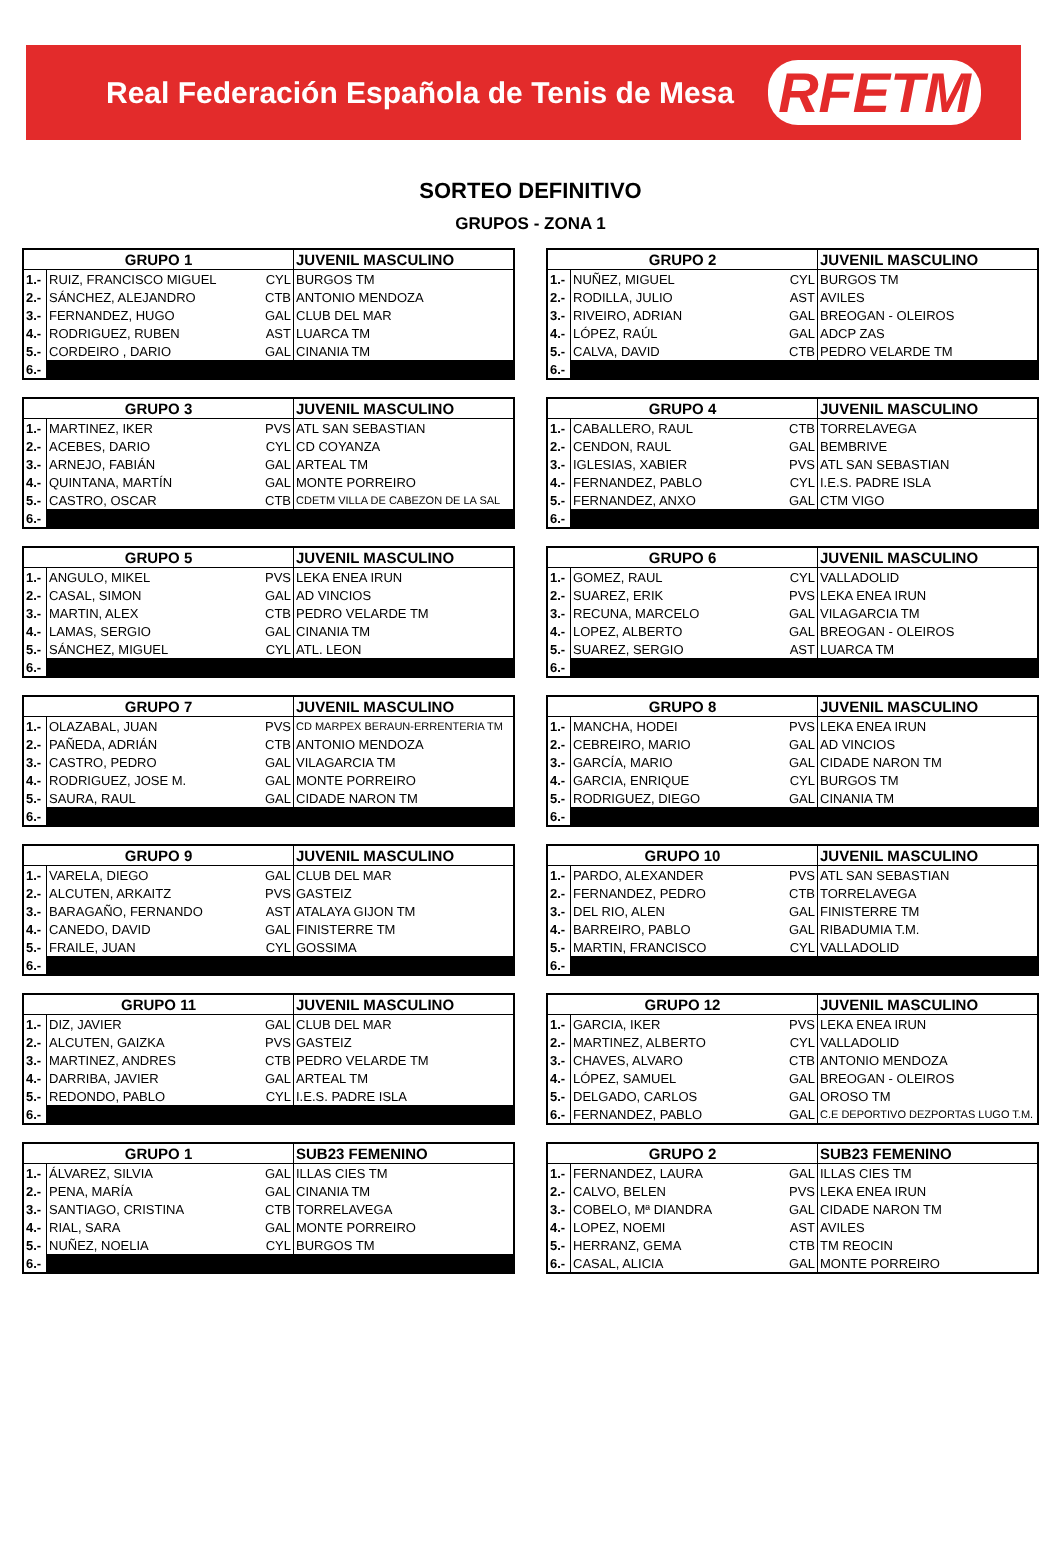Real Federación Española de Tenis de Mesa RFETM
SORTEO DEFINITIVO
GRUPOS - ZONA 1
| GRUPO 1 | | | JUVENIL MASCULINO |
| --- | --- | --- | --- |
| 1.- | RUIZ, FRANCISCO MIGUEL | CYL | BURGOS TM |
| 2.- | SÁNCHEZ, ALEJANDRO | CTB | ANTONIO MENDOZA |
| 3.- | FERNANDEZ, HUGO | GAL | CLUB DEL MAR |
| 4.- | RODRIGUEZ, RUBEN | AST | LUARCA TM |
| 5.- | CORDEIRO , DARIO | GAL | CINANIA TM |
| 6.- | | | |
| GRUPO 2 | | | JUVENIL MASCULINO |
| --- | --- | --- | --- |
| 1.- | NUÑEZ, MIGUEL | CYL | BURGOS TM |
| 2.- | RODILLA, JULIO | AST | AVILES |
| 3.- | RIVEIRO, ADRIAN | GAL | BREOGAN - OLEIROS |
| 4.- | LÓPEZ, RAÚL | GAL | ADCP ZAS |
| 5.- | CALVA, DAVID | CTB | PEDRO VELARDE TM |
| 6.- | | | |
| GRUPO 3 | | | JUVENIL MASCULINO |
| --- | --- | --- | --- |
| 1.- | MARTINEZ, IKER | PVS | ATL SAN SEBASTIAN |
| 2.- | ACEBES, DARIO | CYL | CD COYANZA |
| 3.- | ARNEJO, FABIÁN | GAL | ARTEAL TM |
| 4.- | QUINTANA, MARTÍN | GAL | MONTE PORREIRO |
| 5.- | CASTRO, OSCAR | CTB | CDETM VILLA DE CABEZON DE LA SAL |
| 6.- | | | |
| GRUPO 4 | | | JUVENIL MASCULINO |
| --- | --- | --- | --- |
| 1.- | CABALLERO, RAUL | CTB | TORRELAVEGA |
| 2.- | CENDON, RAUL | GAL | BEMBRIVE |
| 3.- | IGLESIAS, XABIER | PVS | ATL SAN SEBASTIAN |
| 4.- | FERNANDEZ, PABLO | CYL | I.E.S. PADRE ISLA |
| 5.- | FERNANDEZ, ANXO | GAL | CTM VIGO |
| 6.- | | | |
| GRUPO 5 | | | JUVENIL MASCULINO |
| --- | --- | --- | --- |
| 1.- | ANGULO, MIKEL | PVS | LEKA ENEA IRUN |
| 2.- | CASAL, SIMON | GAL | AD VINCIOS |
| 3.- | MARTIN, ALEX | CTB | PEDRO VELARDE TM |
| 4.- | LAMAS, SERGIO | GAL | CINANIA TM |
| 5.- | SÁNCHEZ, MIGUEL | CYL | ATL. LEON |
| 6.- | | | |
| GRUPO 6 | | | JUVENIL MASCULINO |
| --- | --- | --- | --- |
| 1.- | GOMEZ, RAUL | CYL | VALLADOLID |
| 2.- | SUAREZ, ERIK | PVS | LEKA ENEA IRUN |
| 3.- | RECUNA, MARCELO | GAL | VILAGARCIA TM |
| 4.- | LOPEZ, ALBERTO | GAL | BREOGAN - OLEIROS |
| 5.- | SUAREZ, SERGIO | AST | LUARCA TM |
| 6.- | | | |
| GRUPO 7 | | | JUVENIL MASCULINO |
| --- | --- | --- | --- |
| 1.- | OLAZABAL, JUAN | PVS | CD MARPEX BERAUN-ERRENTERIA TM |
| 2.- | PAÑEDA, ADRIÁN | CTB | ANTONIO MENDOZA |
| 3.- | CASTRO, PEDRO | GAL | VILAGARCIA TM |
| 4.- | RODRIGUEZ, JOSE M. | GAL | MONTE PORREIRO |
| 5.- | SAURA, RAUL | GAL | CIDADE NARON TM |
| 6.- | | | |
| GRUPO 8 | | | JUVENIL MASCULINO |
| --- | --- | --- | --- |
| 1.- | MANCHA, HODEI | PVS | LEKA ENEA IRUN |
| 2.- | CEBREIRO, MARIO | GAL | AD VINCIOS |
| 3.- | GARCÍA, MARIO | GAL | CIDADE NARON TM |
| 4.- | GARCIA, ENRIQUE | CYL | BURGOS TM |
| 5.- | RODRIGUEZ, DIEGO | GAL | CINANIA TM |
| 6.- | | | |
| GRUPO 9 | | | JUVENIL MASCULINO |
| --- | --- | --- | --- |
| 1.- | VARELA, DIEGO | GAL | CLUB DEL MAR |
| 2.- | ALCUTEN, ARKAITZ | PVS | GASTEIZ |
| 3.- | BARAGAÑO, FERNANDO | AST | ATALAYA GIJON TM |
| 4.- | CANEDO, DAVID | GAL | FINISTERRE TM |
| 5.- | FRAILE, JUAN | CYL | GOSSIMA |
| 6.- | | | |
| GRUPO 10 | | | JUVENIL MASCULINO |
| --- | --- | --- | --- |
| 1.- | PARDO, ALEXANDER | PVS | ATL SAN SEBASTIAN |
| 2.- | FERNANDEZ, PEDRO | CTB | TORRELAVEGA |
| 3.- | DEL RIO, ALEN | GAL | FINISTERRE TM |
| 4.- | BARREIRO, PABLO | GAL | RIBADUMIA T.M. |
| 5.- | MARTIN, FRANCISCO | CYL | VALLADOLID |
| 6.- | | | |
| GRUPO 11 | | | JUVENIL MASCULINO |
| --- | --- | --- | --- |
| 1.- | DIZ, JAVIER | GAL | CLUB DEL MAR |
| 2.- | ALCUTEN, GAIZKA | PVS | GASTEIZ |
| 3.- | MARTINEZ, ANDRES | CTB | PEDRO VELARDE TM |
| 4.- | DARRIBA, JAVIER | GAL | ARTEAL TM |
| 5.- | REDONDO, PABLO | CYL | I.E.S. PADRE ISLA |
| 6.- | | | |
| GRUPO 12 | | | JUVENIL MASCULINO |
| --- | --- | --- | --- |
| 1.- | GARCIA, IKER | PVS | LEKA ENEA IRUN |
| 2.- | MARTINEZ, ALBERTO | CYL | VALLADOLID |
| 3.- | CHAVES, ALVARO | CTB | ANTONIO MENDOZA |
| 4.- | LÓPEZ, SAMUEL | GAL | BREOGAN - OLEIROS |
| 5.- | DELGADO, CARLOS | GAL | OROSO TM |
| 6.- | FERNANDEZ, PABLO | GAL | C.E DEPORTIVO DEZPORTAS LUGO T.M. |
| GRUPO 1 | | | SUB23 FEMENINO |
| --- | --- | --- | --- |
| 1.- | ÁLVAREZ, SILVIA | GAL | ILLAS CIES TM |
| 2.- | PENA, MARÍA | GAL | CINANIA TM |
| 3.- | SANTIAGO, CRISTINA | CTB | TORRELAVEGA |
| 4.- | RIAL, SARA | GAL | MONTE PORREIRO |
| 5.- | NUÑEZ, NOELIA | CYL | BURGOS TM |
| 6.- | | | |
| GRUPO 2 | | | SUB23 FEMENINO |
| --- | --- | --- | --- |
| 1.- | FERNANDEZ, LAURA | GAL | ILLAS CIES TM |
| 2.- | CALVO, BELEN | PVS | LEKA ENEA IRUN |
| 3.- | COBELO, Mª DIANDRA | GAL | CIDADE NARON TM |
| 4.- | LOPEZ, NOEMI | AST | AVILES |
| 5.- | HERRANZ, GEMA | CTB | TM REOCIN |
| 6.- | CASAL, ALICIA | GAL | MONTE PORREIRO |